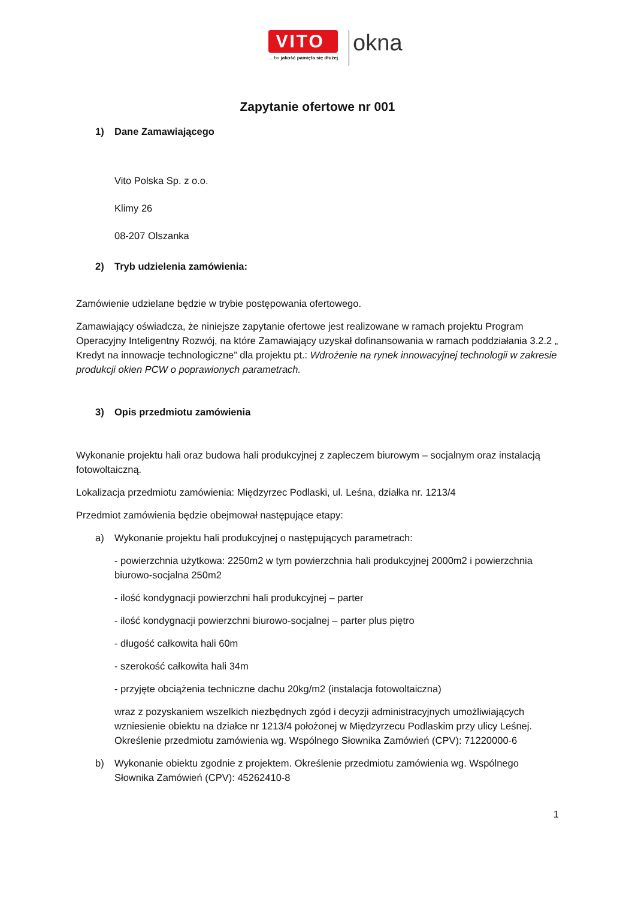VITO
... bo jakość pamięta się dłużej
okna
Zapytanie ofertowe nr 001
1) Dane Zamawiającego
Vito Polska Sp. z o.o.
Klimy 26
08-207 Olszanka
2) Tryb udzielenia zamówienia:
Zamówienie udzielane będzie w trybie postępowania ofertowego.
Zamawiający oświadcza, że niniejsze zapytanie ofertowe jest realizowane w ramach projektu Program Operacyjny Inteligentny Rozwój, na które Zamawiający uzyskał dofinansowania w ramach poddziałania 3.2.2 „ Kredyt na innowacje technologiczne” dla projektu pt.: Wdrożenie na rynek innowacyjnej technologii w zakresie produkcji okien PCW o poprawionych parametrach.
3) Opis przedmiotu zamówienia
Wykonanie projektu hali oraz budowa hali produkcyjnej z zapleczem biurowym – socjalnym oraz instalacją fotowoltaiczną.
Lokalizacja przedmiotu zamówienia: Międzyrzec Podlaski, ul. Leśna, działka nr. 1213/4
Przedmiot zamówienia będzie obejmował następujące etapy:
a) Wykonanie projektu hali produkcyjnej o następujących parametrach:
- powierzchnia użytkowa: 2250m2 w tym powierzchnia hali produkcyjnej 2000m2 i powierzchnia biurowo-socjalna 250m2
- ilość kondygnacji powierzchni hali produkcyjnej – parter
- ilość kondygnacji powierzchni biurowo-socjalnej – parter plus piętro
- długość całkowita hali 60m
- szerokość całkowita hali 34m
- przyjęte obciążenia techniczne dachu 20kg/m2 (instalacja fotowoltaiczna)
wraz z pozyskaniem wszelkich niezbędnych zgód i decyzji administracyjnych umożliwiających wzniesienie obiektu na działce nr 1213/4 położonej w Międzyrzecu Podlaskim przy ulicy Leśnej. Określenie przedmiotu zamówienia wg. Wspólnego Słownika Zamówień (CPV): 71220000-6
b) Wykonanie obiektu zgodnie z projektem. Określenie przedmiotu zamówienia wg. Wspólnego Słownika Zamówień (CPV): 45262410-8
1